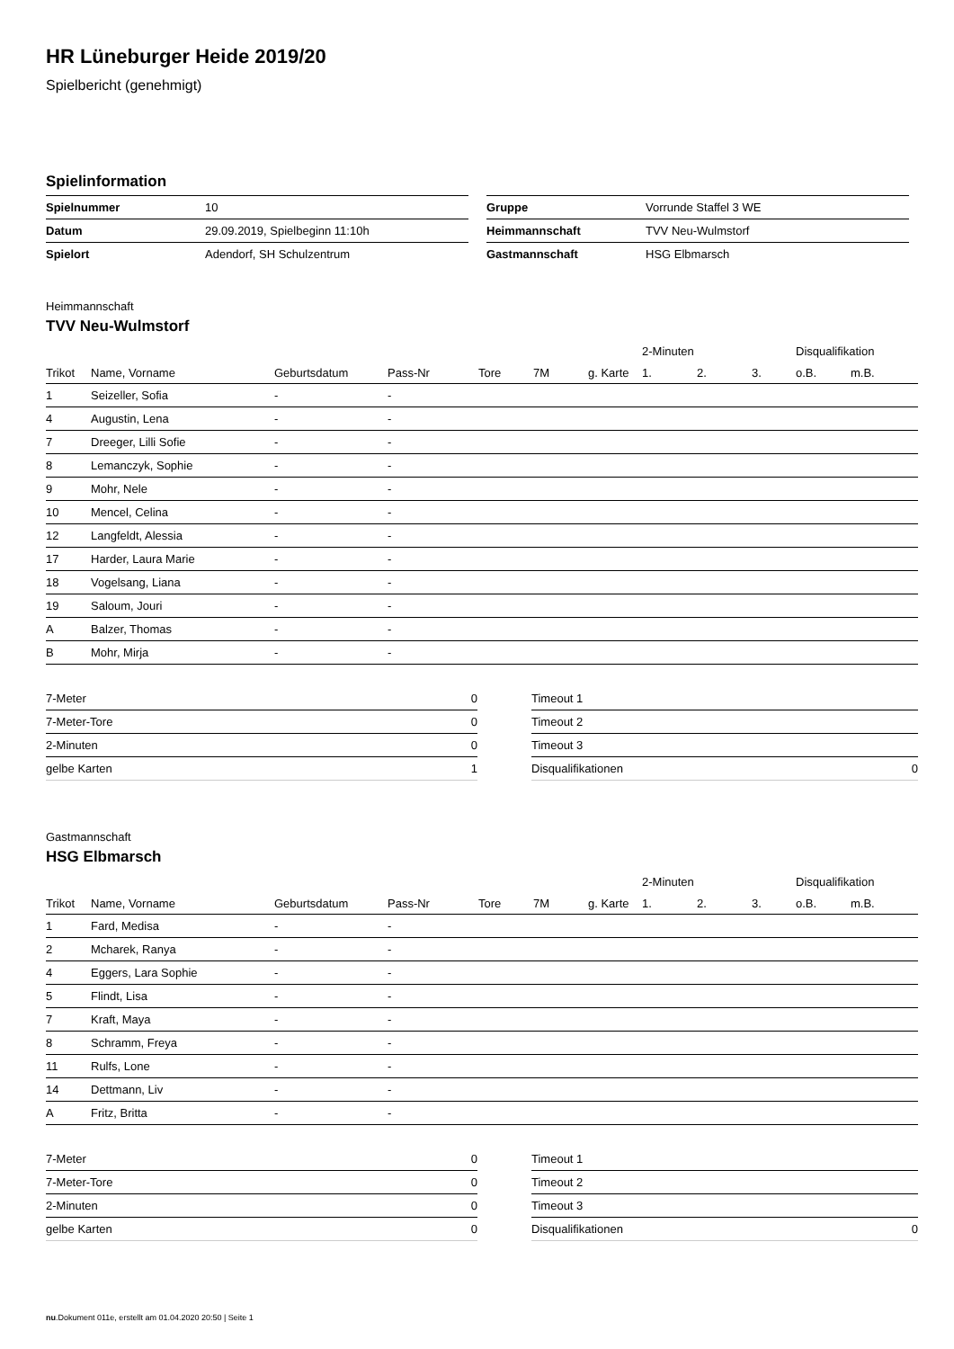HR Lüneburger Heide 2019/20
Spielbericht (genehmigt)
Spielinformation
| Spielnummer | 10 |
| Datum | 29.09.2019, Spielbeginn 11:10h |
| Spielort | Adendorf, SH Schulzentrum |
| Gruppe | Vorrunde Staffel 3 WE |
| Heimmannschaft | TVV Neu-Wulmstorf |
| Gastmannschaft | HSG Elbmarsch |
Heimmannschaft
TVV Neu-Wulmstorf
| | | | | | | | 2-Minuten | | | Disqualifikation | |
| --- | --- | --- | --- | --- | --- | --- | --- | --- | --- | --- | --- |
| Trikot | Name, Vorname | Geburtsdatum | Pass-Nr | Tore | 7M | g. Karte | 1. | 2. | 3. | o.B. | m.B. |
| 1 | Seizeller, Sofia | - | - | | | | | | | | |
| 4 | Augustin, Lena | - | - | | | | | | | | |
| 7 | Dreeger, Lilli Sofie | - | - | | | | | | | | |
| 8 | Lemanczyk, Sophie | - | - | | | | | | | | |
| 9 | Mohr, Nele | - | - | | | | | | | | |
| 10 | Mencel, Celina | - | - | | | | | | | | |
| 12 | Langfeldt, Alessia | - | - | | | | | | | | |
| 17 | Harder, Laura Marie | - | - | | | | | | | | |
| 18 | Vogelsang, Liana | - | - | | | | | | | | |
| 19 | Saloum, Jouri | - | - | | | | | | | | |
| A | Balzer, Thomas | - | - | | | | | | | | |
| B | Mohr, Mirja | - | - | | | | | | | | |
| 7-Meter | 0 |
| 7-Meter-Tore | 0 |
| 2-Minuten | 0 |
| gelbe Karten | 1 |
| Timeout 1 | |
| Timeout 2 | |
| Timeout 3 | |
| Disqualifikationen | 0 |
Gastmannschaft
HSG Elbmarsch
| | | | | | | | 2-Minuten | | | Disqualifikation | |
| --- | --- | --- | --- | --- | --- | --- | --- | --- | --- | --- | --- |
| Trikot | Name, Vorname | Geburtsdatum | Pass-Nr | Tore | 7M | g. Karte | 1. | 2. | 3. | o.B. | m.B. |
| 1 | Fard, Medisa | - | - | | | | | | | | |
| 2 | Mcharek, Ranya | - | - | | | | | | | | |
| 4 | Eggers, Lara Sophie | - | - | | | | | | | | |
| 5 | Flindt, Lisa | - | - | | | | | | | | |
| 7 | Kraft, Maya | - | - | | | | | | | | |
| 8 | Schramm, Freya | - | - | | | | | | | | |
| 11 | Rulfs, Lone | - | - | | | | | | | | |
| 14 | Dettmann, Liv | - | - | | | | | | | | |
| A | Fritz, Britta | - | - | | | | | | | | |
| 7-Meter | 0 |
| 7-Meter-Tore | 0 |
| 2-Minuten | 0 |
| gelbe Karten | 0 |
| Timeout 1 | |
| Timeout 2 | |
| Timeout 3 | |
| Disqualifikationen | 0 |
nu.Dokument 011e, erstellt am 01.04.2020 20:50 | Seite 1